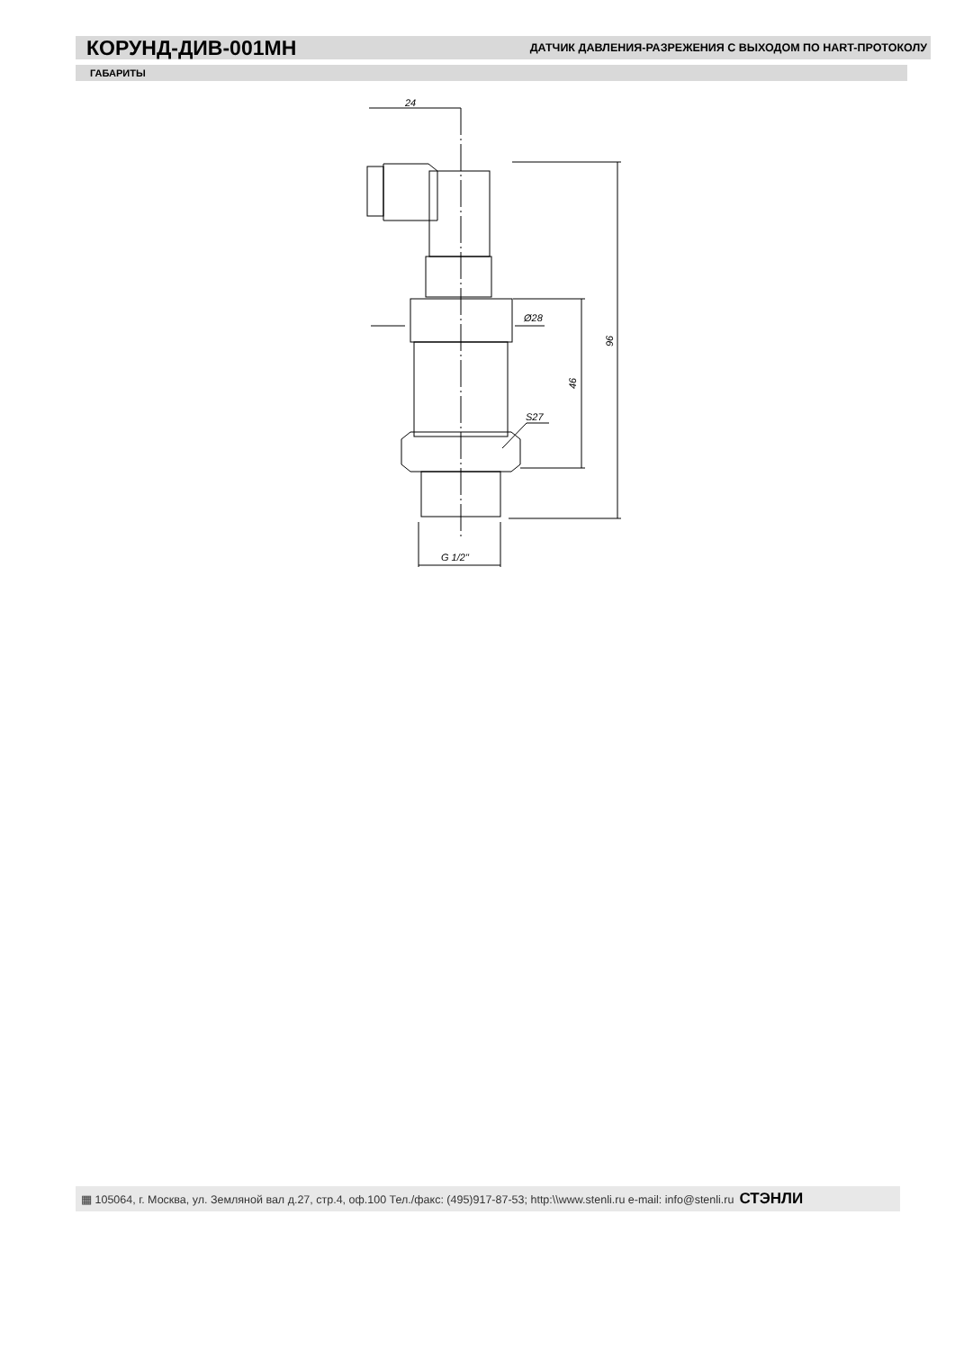КОРУНД-ДИВ-001МН
ДАТЧИК ДАВЛЕНИЯ-РАЗРЕЖЕНИЯ С ВЫХОДОМ ПО HART-ПРОТОКОЛУ
ГАБАРИТЫ
24
Ø28
S27
G 1/2"
46
96
▦ 105064, г. Москва, ул. Земляной вал д.27, стр.4, оф.100 Тел./факс: (495)917-87-53; http:\\www.stenli.ru e-mail: info@stenli.ru СТЭНЛИ